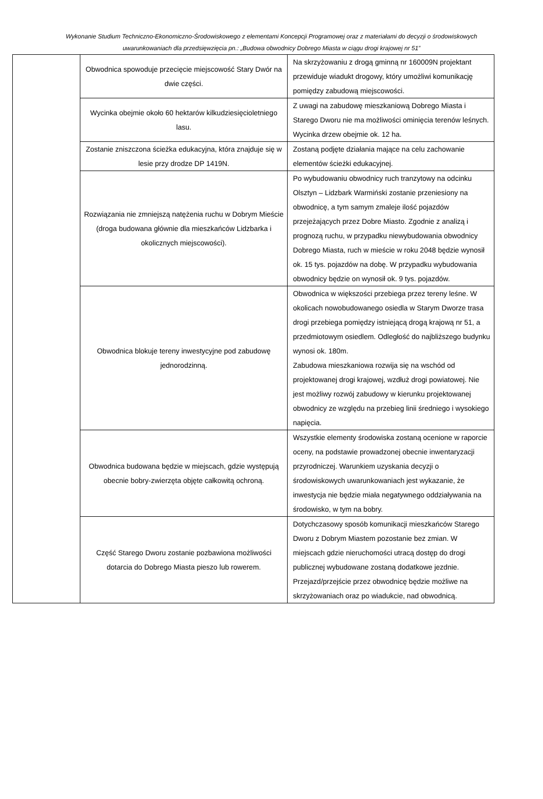Wykonanie Studium Techniczno-Ekonomiczno-Środowiskowego z elementami Koncepcji Programowej oraz z materiałami do decyzji o środowiskowych uwarunkowaniach dla przedsięwzięcia pn.: „Budowa obwodnicy Dobrego Miasta w ciągu drogi krajowej nr 51”
| | Obwodnica spowoduje przecięcie miejscowość Stary Dwór na dwie części. | Na skrzyżowaniu z drogą gminną nr 160009N projektant przewiduje wiadukt drogowy, który umożliwi komunikację pomiędzy zabudową miejscowości. |
| | Wycinka obejmie około 60 hektarów kilkudziesięcioletniego lasu. | Z uwagi na zabudowę mieszkaniową Dobrego Miasta i Starego Dworu nie ma możliwości ominięcia terenów leśnych. Wycinka drzew obejmie ok. 12 ha. |
| | Zostanie zniszczona ścieżka edukacyjna, która znajduje się w lesie przy drodze DP 1419N. | Zostaną podjęte działania mające na celu zachowanie elementów ścieżki edukacyjnej. |
| | Rozwiązania nie zmniejszą natężenia ruchu w Dobrym Mieście (droga budowana głównie dla mieszkańców Lidzbarka i okolicznych miejscowości). | Po wybudowaniu obwodnicy ruch tranzytowy na odcinku Olsztyn – Lidzbark Warmiński zostanie przeniesiony na obwodnicę, a tym samym zmaleje ilość pojazdów przejeżających przez Dobre Miasto. Zgodnie z analizą i prognozą ruchu, w przypadku niewybudowania obwodnicy Dobrego Miasta, ruch w mieście w roku 2048 będzie wynosił ok. 15 tys. pojazdów na dobę. W przypadku wybudowania obwodnicy będzie on wynosił ok. 9 tys. pojazdów. |
| | Obwodnica blokuje tereny inwestycyjne pod zabudowę jednorodzinną. | Obwodnica w większości przebiega przez tereny leśne. W okolicach nowobudowanego osiedla w Starym Dworze trasa drogi przebiega pomiędzy istniejącą drogą krajową nr 51, a przedmiotowym osiedlem. Odległość do najbliższego budynku wynosi ok. 180m. Zabudowa mieszkaniowa rozwija się na wschód od projektowanej drogi krajowej, wzdłuż drogi powiatowej. Nie jest możliwy rozwój zabudowy w kierunku projektowanej obwodnicy ze względu na przebieg linii średniego i wysokiego napięcia. |
| | Obwodnica budowana będzie w miejscach, gdzie występują obecnie bobry-zwierzęta objęte całkowitą ochroną. | Wszystkie elementy środowiska zostaną ocenione w raporcie oceny, na podstawie prowadzonej obecnie inwentaryzacji przyrodniczej. Warunkiem uzyskania decyzji o środowiskowych uwarunkowaniach jest wykazanie, że inwestycja nie będzie miała negatywnego oddziaływania na środowisko, w tym na bobry. |
| | Część Starego Dworu zostanie pozbawiona możliwości dotarcia do Dobrego Miasta pieszo lub rowerem. | Dotychczasowy sposób komunikacji mieszkańców Starego Dworu z Dobrym Miastem pozostanie bez zmian. W miejscach gdzie nieruchomości utracą dostęp do drogi publicznej wybudowane zostaną dodatkowe jezdnie. Przejazd/przejście przez obwodnicę będzie możliwe na skrzyżowaniach oraz po wiadukcie, nad obwodnicą. |